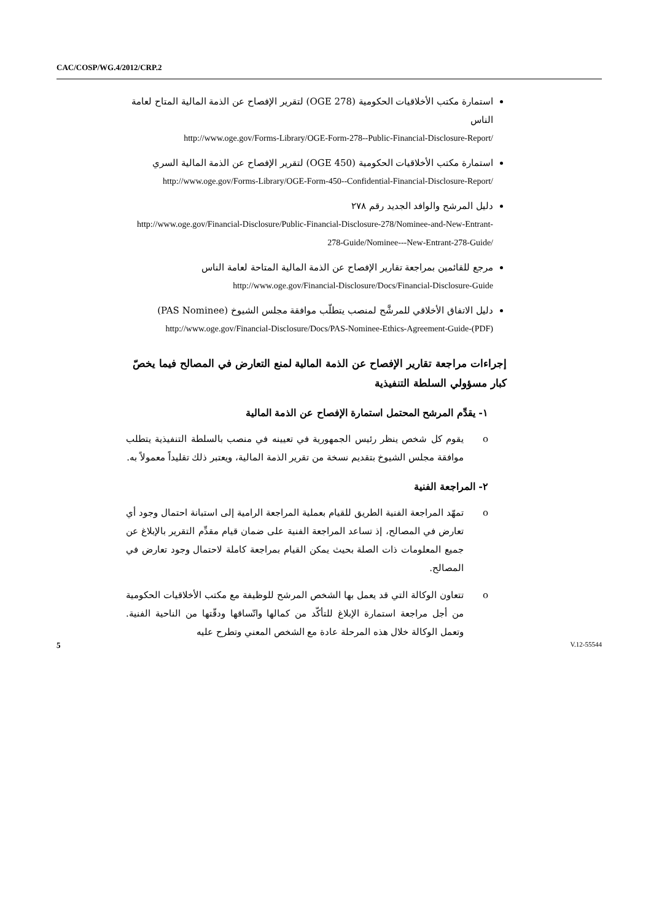CAC/COSP/WG.4/2012/CRP.2
استمارة مكتب الأخلاقيات الحكومية (OGE 278) لتقرير الإفصاح عن الذمة المالية المتاح لعامة الناس
http://www.oge.gov/Forms-Library/OGE-Form-278--Public-Financial-Disclosure-Report/
استمارة مكتب الأخلاقيات الحكومية (OGE 450) لتقرير الإفصاح عن الذمة المالية السري
http://www.oge.gov/Forms-Library/OGE-Form-450--Confidential-Financial-Disclosure-Report/
دليل المرشح والوافد الجديد رقم ٢٧٨
http://www.oge.gov/Financial-Disclosure/Public-Financial-Disclosure-278/Nominee-and-New-Entrant-278-Guide/Nominee---New-Entrant-278-Guide/
مرجع للقائمين بمراجعة تقارير الإفصاح عن الذمة المالية المتاحة لعامة الناس
http://www.oge.gov/Financial-Disclosure/Docs/Financial-Disclosure-Guide
دليل الاتفاق الأخلاقي للمرشَّح لمنصب يتطلّب موافقة مجلس الشيوخ (PAS Nominee)
http://www.oge.gov/Financial-Disclosure/Docs/PAS-Nominee-Ethics-Agreement-Guide-(PDF)
إجراءات مراجعة تقارير الإفصاح عن الذمة المالية لمنع التعارض في المصالح فيما يخصّ كبار مسؤولي السلطة التنفيذية
١- يقدِّم المرشح المحتمل استمارة الإفصاح عن الذمة المالية
o يقوم كل شخص ينظر رئيس الجمهورية في تعيينه في منصب بالسلطة التنفيذية يتطلب موافقة مجلس الشيوخ بتقديم نسخة من تقرير الذمة المالية، ويعتبر ذلك تقليداً معمولاً به.
٢- المراجعة الفنية
o تمهّد المراجعة الفنية الطريق للقيام بعملية المراجعة الرامية إلى استبانة احتمال وجود أي تعارض في المصالح، إذ تساعد المراجعة الفنية على ضمان قيام مقدِّم التقرير بالإبلاغ عن جميع المعلومات ذات الصلة بحيث يمكن القيام بمراجعة كاملة لاحتمال وجود تعارض في المصالح.
o تتعاون الوكالة التي قد يعمل بها الشخص المرشح للوظيفة مع مكتب الأخلاقيات الحكومية من أجل مراجعة استمارة الإبلاغ للتأكّد من كمالها واتّساقها ودقّتها من الناحية الفنية. وتعمل الوكالة خلال هذه المرحلة عادة مع الشخص المعني وتطرح عليه
5 V.12-55544